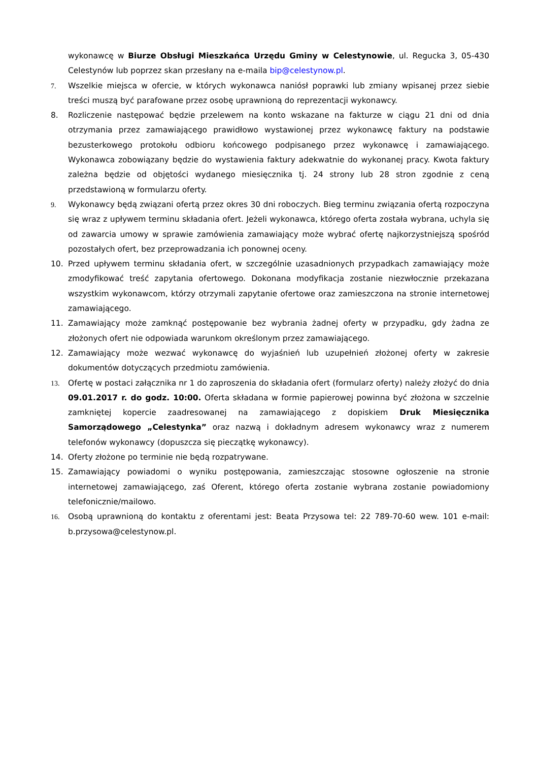wykonawcę w Biurze Obsługi Mieszkańca Urzędu Gminy w Celestynowie, ul. Regucka 3, 05-430 Celestynów lub poprzez skan przesłany na e-maila bip@celestynow.pl.
7. Wszelkie miejsca w ofercie, w których wykonawca naniósł poprawki lub zmiany wpisanej przez siebie treści muszą być parafowane przez osobę uprawnioną do reprezentacji wykonawcy.
8. Rozliczenie następować będzie przelewem na konto wskazane na fakturze w ciągu 21 dni od dnia otrzymania przez zamawiającego prawidłowo wystawionej przez wykonawcę faktury na podstawie bezusterkowego protokołu odbioru końcowego podpisanego przez wykonawcę i zamawiającego. Wykonawca zobowiązany będzie do wystawienia faktury adekwatnie do wykonanej pracy. Kwota faktury zależna będzie od objętości wydanego miesięcznika tj. 24 strony lub 28 stron zgodnie z ceną przedstawioną w formularzu oferty.
9. Wykonawcy będą związani ofertą przez okres 30 dni roboczych. Bieg terminu związania ofertą rozpoczyna się wraz z upływem terminu składania ofert. Jeżeli wykonawca, którego oferta została wybrana, uchyla się od zawarcia umowy w sprawie zamówienia zamawiający może wybrać ofertę najkorzystniejszą spośród pozostałych ofert, bez przeprowadzania ich ponownej oceny.
10. Przed upływem terminu składania ofert, w szczególnie uzasadnionych przypadkach zamawiający może zmodyfikować treść zapytania ofertowego. Dokonana modyfikacja zostanie niezwłocznie przekazana wszystkim wykonawcom, którzy otrzymali zapytanie ofertowe oraz zamieszczona na stronie internetowej zamawiającego.
11. Zamawiający może zamknąć postępowanie bez wybrania żadnej oferty w przypadku, gdy żadna ze złożonych ofert nie odpowiada warunkom określonym przez zamawiającego.
12. Zamawiający może wezwać wykonawcę do wyjaśnień lub uzupełnień złożonej oferty w zakresie dokumentów dotyczących przedmiotu zamówienia.
13. Ofertę w postaci załącznika nr 1 do zaproszenia do składania ofert (formularz oferty) należy złożyć do dnia 09.01.2017 r. do godz. 10:00. Oferta składana w formie papierowej powinna być złożona w szczelnie zamkniętej kopercie zaadresowanej na zamawiającego z dopiskiem Druk Miesięcznika Samorządowego „Celestynka” oraz nazwą i dokładnym adresem wykonawcy wraz z numerem telefonów wykonawcy (dopuszcza się pieczątkę wykonawcy).
14. Oferty złożone po terminie nie będą rozpatrywane.
15. Zamawiający powiadomi o wyniku postępowania, zamieszczając stosowne ogłoszenie na stronie internetowej zamawiającego, zaś Oferent, którego oferta zostanie wybrana zostanie powiadomiony telefonicznie/mailowo.
16. Osobą uprawnioną do kontaktu z oferentami jest: Beata Przysowa tel: 22 789-70-60 wew. 101 e-mail: b.przysowa@celestynow.pl.